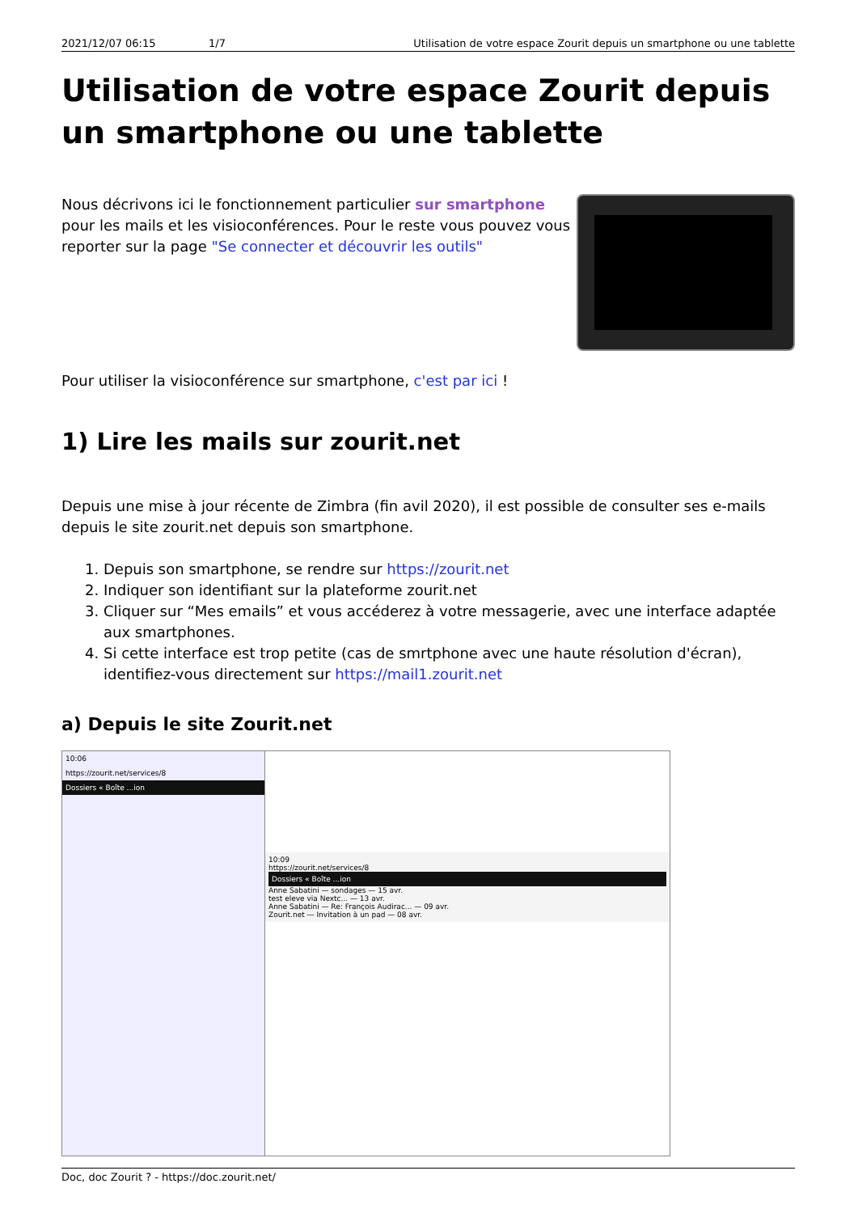2021/12/07 06:15 1/7 Utilisation de votre espace Zourit depuis un smartphone ou une tablette
Utilisation de votre espace Zourit depuis un smartphone ou une tablette
Nous décrivons ici le fonctionnement particulier sur smartphone pour les mails et les visioconférences. Pour le reste vous pouvez vous reporter sur la page "Se connecter et découvrir les outils"
Pour utiliser la visioconférence sur smartphone, c'est par ici !
1) Lire les mails sur zourit.net
Depuis une mise à jour récente de Zimbra (fin avil 2020), il est possible de consulter ses e-mails depuis le site zourit.net depuis son smartphone.
1. Depuis son smartphone, se rendre sur https://zourit.net
2. Indiquer son identifiant sur la plateforme zourit.net
3. Cliquer sur “Mes emails” et vous accéderez à votre messagerie, avec une interface adaptée aux smartphones.
4. Si cette interface est trop petite (cas de smrtphone avec une haute résolution d'écran), identifiez-vous directement sur https://mail1.zourit.net
a) Depuis le site Zourit.net
| 10:06 https://zourit.net/services/8 Dossiers « Boîte ...ion | 10:09 https://zourit.net/services/8 Dossiers « Boîte ...ion Anne Sabatini — sondages — 15 avr. test eleve via Nextc... — 13 avr. Anne Sabatini — Re: François Audirac... — 09 avr. Zourit.net — Invitation à un pad — 08 avr. |
Doc, doc Zourit ? - https://doc.zourit.net/